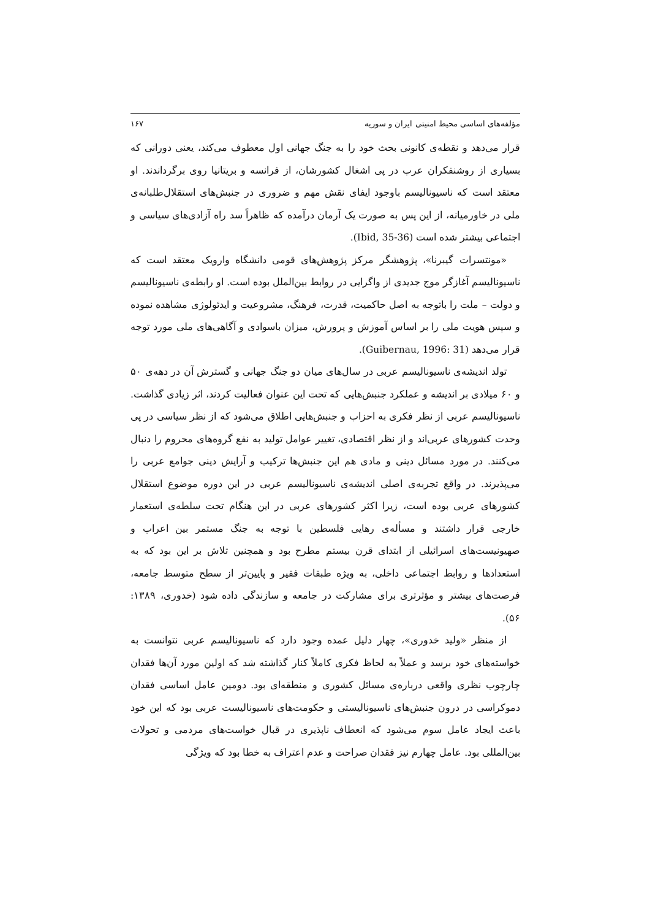مؤلفه‌های اساسی محیط امنیتی ایران و سوریه ۱۶۷
قرار می‌دهد و نقطه‌ی کانونی بحث خود را به جنگ جهانی اول معطوف می‌کند، یعنی دورانی که بسیاری از روشنفکران عرب در پی اشغال کشورشان، از فرانسه و بریتانیا روی برگرداندند. او معتقد است که ناسیونالیسم باوجود ایفای نقش مهم و ضروری در جنبش‌های استقلال‌طلبانه‌ی ملی در خاورمیانه، از این پس به صورت یک آرمان درآمده که ظاهراً سد راه آزادی‌های سیاسی و اجتماعی بیشتر شده است (Ibid, 35-36).
«مونتسرات گیبرنا»، پژوهشگر مرکز پژوهش‌های قومی دانشگاه وارویک معتقد است که ناسیونالیسم آغازگر موج جدیدی از واگرایی در روابط بین‌الملل بوده است. او رابطه‌ی ناسیونالیسم و دولت – ملت را باتوجه به اصل حاکمیت، قدرت، فرهنگ، مشروعیت و ایدئولوژی مشاهده نموده و سپس هویت ملی را بر اساس آموزش و پرورش، میزان باسوادی و آگاهی‌های ملی مورد توجه قرار می‌دهد (Guibernau, 1996: 31).
تولد اندیشه‌ی ناسیونالیسم عربی در سال‌های میان دو جنگ جهانی و گسترش آن در دهه‌ی ۵۰ و ۶۰ میلادی بر اندیشه و عملکرد جنبش‌هایی که تحت این عنوان فعالیت کردند، اثر زیادی گذاشت. ناسیونالیسم عربی از نظر فکری به احزاب و جنبش‌هایی اطلاق می‌شود که از نظر سیاسی در پی وحدت کشورهای عربی‌اند و از نظر اقتصادی، تغییر عوامل تولید به نفع گروه‌های محروم را دنبال می‌کنند. در مورد مسائل دینی و مادی هم این جنبش‌ها ترکیب و آرایش دینی جوامع عربی را می‌پذیرند. در واقع تجربه‌ی اصلی اندیشه‌ی ناسیونالیسم عربی در این دوره موضوع استقلال کشورهای عربی بوده است، زیرا اکثر کشورهای عربی در این هنگام تحت سلطه‌ی استعمار خارجی قرار داشتند و مسأله‌ی رهایی فلسطین با توجه به جنگ مستمر بین اعراب و صهیونیست‌های اسرائیلی از ابتدای قرن بیستم مطرح بود و همچنین تلاش بر این بود که به استعدادها و روابط اجتماعی داخلی، به ویژه طبقات فقیر و پایین‌تر از سطح متوسط جامعه، فرصت‌های بیشتر و مؤثرتری برای مشارکت در جامعه و سازندگی داده شود (خدوری، ۱۳۸۹: ۵۶).
از منظر «ولید خدوری»، چهار دلیل عمده وجود دارد که ناسیونالیسم عربی نتوانست به خواسته‌های خود برسد و عملاً به لحاظ فکری کاملاً کنار گذاشته شد که اولین مورد آن‌ها فقدان چارچوب نظری واقعی درباره‌ی مسائل کشوری و منطقه‌ای بود. دومین عامل اساسی فقدان دموکراسی در درون جنبش‌های ناسیونالیستی و حکومت‌های ناسیونالیست عربی بود که این خود باعث ایجاد عامل سوم می‌شود که انعطاف ناپذیری در قبال خواست‌های مردمی و تحولات بین‌المللی بود. عامل چهارم نیز فقدان صراحت و عدم اعتراف به خطا بود که ویژگی